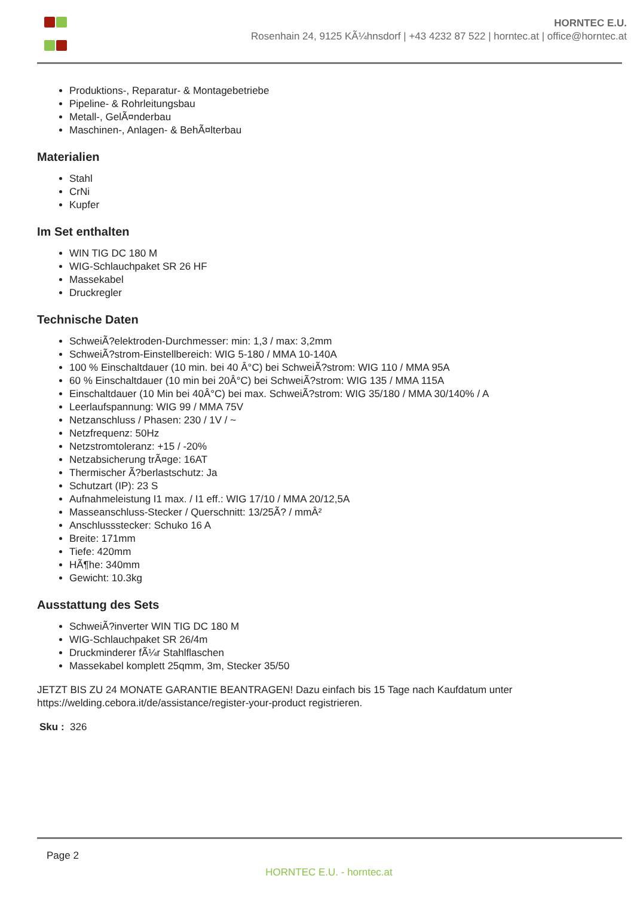HORNTEC E.U.
Rosenhain 24, 9125 KÃ¼hnsdorf | +43 4232 87 522 | horntec.at | office@horntec.at
Produktions-, Reparatur- & Montagebetriebe
Pipeline- & Rohrleitungsbau
Metall-, GelÃ¤nderbau
Maschinen-, Anlagen- & BehÃ¤lterbau
Materialien
Stahl
CrNi
Kupfer
Im Set enthalten
WIN TIG DC 180 M
WIG-Schlauchpaket SR 26 HF
Massekabel
Druckregler
Technische Daten
SchweiÃ?elektroden-Durchmesser: min: 1,3 / max: 3,2mm
SchweiÃ?strom-Einstellbereich: WIG 5-180 / MMA 10-140A
100 % Einschaltdauer (10 min. bei 40 Â°C) bei SchweiÃ?strom: WIG 110 / MMA 95A
60 % Einschaltdauer (10 min bei 20Â°C) bei SchweiÃ?strom: WIG 135 / MMA 115A
Einschaltdauer (10 Min bei 40Â°C) bei max. SchweiÃ?strom: WIG 35/180 / MMA 30/140% / A
Leerlaufspannung: WIG 99 / MMA 75V
Netzanschluss / Phasen: 230 / 1V / ~
Netzfrequenz: 50Hz
Netzstromtoleranz: +15 / -20%
Netzabsicherung trÃ¤ge: 16AT
Thermischer Ã?berlastschutz: Ja
Schutzart (IP): 23 S
Aufnahmeleistung I1 max. / I1 eff.: WIG 17/10 / MMA 20/12,5A
Masseanschluss-Stecker / Querschnitt: 13/25Ã? / mmÂ²
Anschlussstecker: Schuko 16 A
Breite: 171mm
Tiefe: 420mm
HÃ¶he: 340mm
Gewicht: 10.3kg
Ausstattung des Sets
SchweiÃ?inverter WIN TIG DC 180 M
WIG-Schlauchpaket SR 26/4m
Druckminderer fÃ¼r Stahlflaschen
Massekabel komplett 25qmm, 3m, Stecker 35/50
JETZT BIS ZU 24 MONATE GARANTIE BEANTRAGEN! Dazu einfach bis 15 Tage nach Kaufdatum unter https://welding.cebora.it/de/assistance/register-your-product registrieren.
Sku : 326
Page 2
HORNTEC E.U. - horntec.at